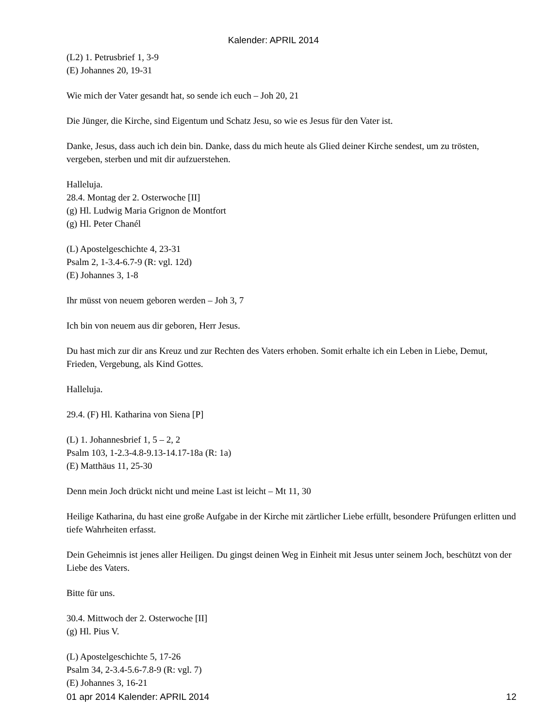Kalender: APRIL 2014
(L2) 1. Petrusbrief 1, 3-9
(E) Johannes 20, 19-31
Wie mich der Vater gesandt hat, so sende ich euch – Joh 20, 21
Die Jünger, die Kirche, sind Eigentum und Schatz Jesu, so wie es Jesus für den Vater ist.
Danke, Jesus, dass auch ich dein bin. Danke, dass du mich heute als Glied deiner Kirche sendest, um zu trösten, vergeben, sterben und mit dir aufzuerstehen.
Halleluja.
28.4. Montag der 2. Osterwoche [II]
(g) Hl. Ludwig Maria Grignon de Montfort
(g) Hl. Peter Chanél
(L) Apostelgeschichte 4, 23-31
Psalm 2, 1-3.4-6.7-9 (R: vgl. 12d)
(E) Johannes 3, 1-8
Ihr müsst von neuem geboren werden – Joh 3, 7
Ich bin von neuem aus dir geboren, Herr Jesus.
Du hast mich zur dir ans Kreuz und zur Rechten des Vaters erhoben. Somit erhalte ich ein Leben in Liebe, Demut, Frieden, Vergebung, als Kind Gottes.
Halleluja.
29.4. (F) Hl. Katharina von Siena [P]
(L) 1. Johannesbrief 1, 5 – 2, 2
Psalm 103, 1-2.3-4.8-9.13-14.17-18a (R: 1a)
(E) Matthäus 11, 25-30
Denn mein Joch drückt nicht und meine Last ist leicht – Mt 11, 30
Heilige Katharina, du hast eine große Aufgabe in der Kirche mit zärtlicher Liebe erfüllt, besondere Prüfungen erlitten und tiefe Wahrheiten erfasst.
Dein Geheimnis ist jenes aller Heiligen. Du gingst deinen Weg in Einheit mit Jesus unter seinem Joch, beschützt von der Liebe des Vaters.
Bitte für uns.
30.4. Mittwoch der 2. Osterwoche [II]
(g) Hl. Pius V.
(L) Apostelgeschichte 5, 17-26
Psalm 34, 2-3.4-5.6-7.8-9 (R: vgl. 7)
(E) Johannes 3, 16-21
01 apr 2014 Kalender: APRIL 2014 12